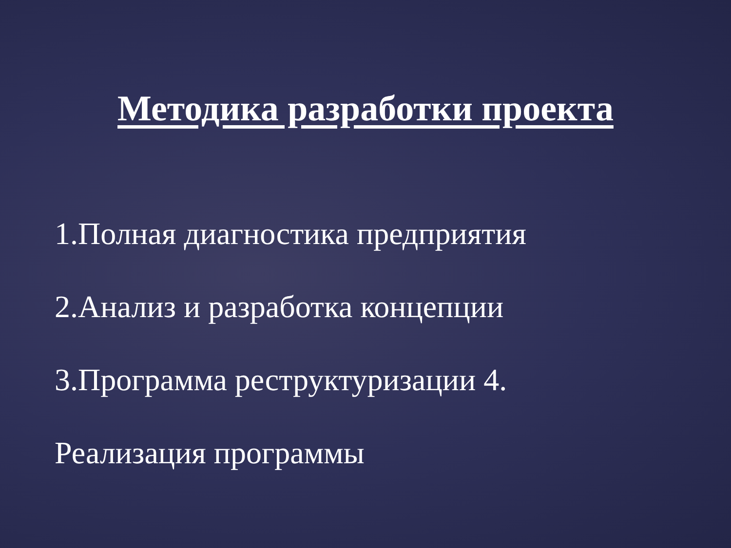Методика разработки проекта
1.Полная диагностика предприятия
2.Анализ и разработка концепции
3.Программа реструктуризации 4. Реализация программы